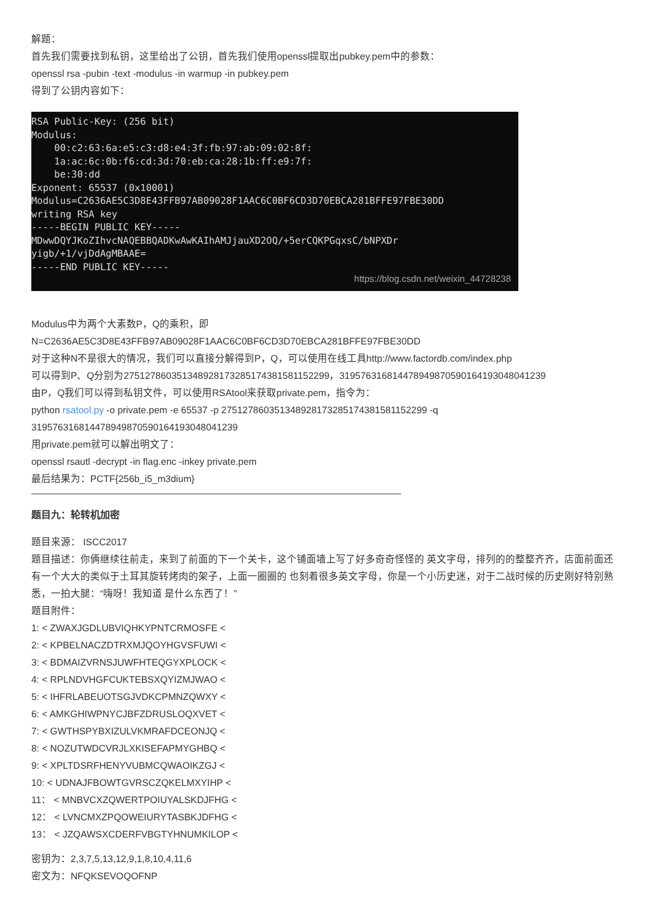解题：
首先我们需要找到私钥，这里给出了公钥，首先我们使用openssl提取出pubkey.pem中的参数：
openssl rsa -pubin -text -modulus -in warmup -in pubkey.pem
得到了公钥内容如下：
RSA Public-Key: (256 bit) Modulus: 00:c2:63:6a:e5:c3:d8:e4:3f:fb:97:ab:09:02:8f: 1a:ac:6c:0b:f6:cd:3d:70:eb:ca:28:1b:ff:e9:7f: be:30:dd Exponent: 65537 (0x10001) Modulus=C2636AE5C3D8E43FFB97AB09028F1AAC6C0BF6CD3D70EBCA281BFFE97FBE30DD writing RSA key -----BEGIN PUBLIC KEY----- MDwwDQYJKoZIhvcNAQEBBQADKwAwKAIhAMJjauXD2OQ/+5erCQKPGqxsC/bNPXDr yigb/+1/vjDdAgMBAAE= -----END PUBLIC KEY-----
https://blog.csdn.net/weixin_44728238
Modulus中为两个大素数P，Q的乘积，即
N=C2636AE5C3D8E43FFB97AB09028F1AAC6C0BF6CD3D70EBCA281BFFE97FBE30DD
对于这种N不是很大的情况，我们可以直接分解得到P，Q，可以使用在线工具http://www.factordb.com/index.php
可以得到P、Q分别为275127860351348928173285174381581152299，319576316814478949870590164193048041239
由P，Q我们可以得到私钥文件，可以使用RSAtool来获取private.pem，指令为：
python rsatool.py -o private.pem -e 65537 -p 275127860351348928173285174381581152299 -q 319576316814478949870590164193048041239
用private.pem就可以解出明文了：
openssl rsautl -decrypt -in flag.enc -inkey private.pem
最后结果为：PCTF{256b_i5_m3dium}
题目九：轮转机加密
题目来源： ISCC2017
题目描述：你俩继续往前走，来到了前面的下一个关卡，这个铺面墙上写了好多奇奇怪怪的 英文字母，排列的的整整齐齐，店面前面还有一个大大的类似于土耳其旋转烤肉的架子，上面一圈圈的 也刻着很多英文字母，你是一个小历史迷，对于二战时候的历史刚好特别熟悉，一拍大腿：“嗨呀！我知道 是什么东西了！”
题目附件：
1: < ZWAXJGDLUBVIQHKYPNTCRMOSFE <
2: < KPBELNACZDTRXMJQOYHGVSFUWI <
3: < BDMAIZVRNSJUWFHTEQGYXPLOCK <
4: < RPLNDVHGFCUKTEBSXQYIZMJWAO <
5: < IHFRLABEUOTSGJVDKCPMNZQWXY <
6: < AMKGHIWPNYCJBFZDRUSLOQXVET <
7: < GWTHSPYBXIZULVKMRAFDCEONJQ <
8: < NOZUTWDCVRJLXKISEFAPMYGHBQ <
9: < XPLTDSRFHENYVUBMCQWAOIKZGJ <
10: < UDNAJFBOWTGVRSCZQKELMXYIHP <
11： < MNBVCXZQWERTPOIUYALSKDJFHG <
12： < LVNCMXZPQOWEIURYTASBKJDFHG <
13： < JZQAWSXCDERFVBGTYHNUMKILOP <
密钥为：2,3,7,5,13,12,9,1,8,10,4,11,6
密文为：NFQKSEVOQOFNP